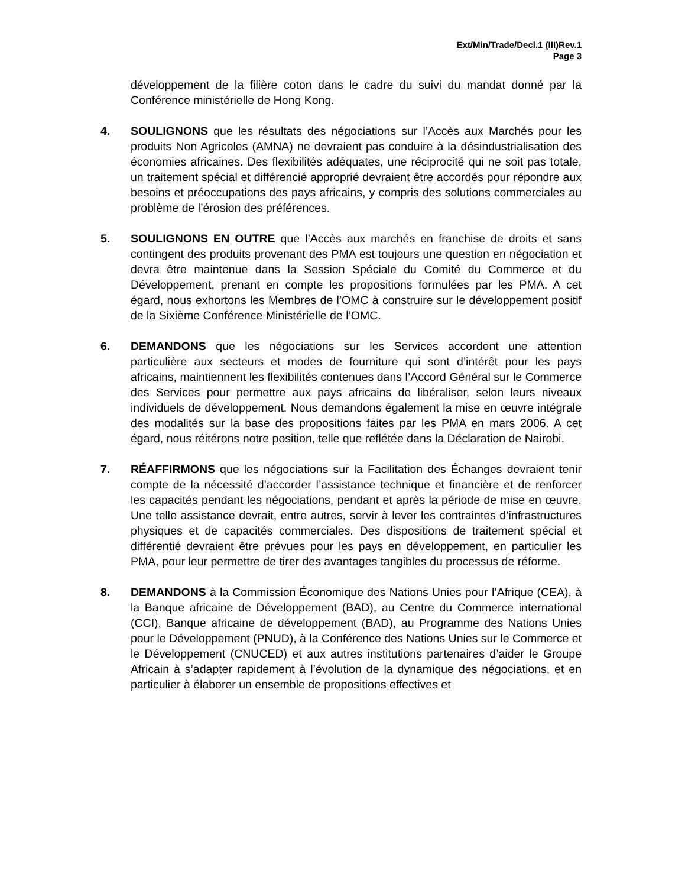Ext/Min/Trade/Decl.1 (III)Rev.1
Page 3
développement de la filière coton dans le cadre du suivi du mandat donné par la Conférence ministérielle de Hong Kong.
4. SOULIGNONS que les résultats des négociations sur l’Accès aux Marchés pour les produits Non Agricoles (AMNA) ne devraient pas conduire à la désindustrialisation des économies africaines. Des flexibilités adéquates, une réciprocité qui ne soit pas totale, un traitement spécial et différencié approprié devraient être accordés pour répondre aux besoins et préoccupations des pays africains, y compris des solutions commerciales au problème de l’érosion des préférences.
5. SOULIGNONS EN OUTRE que l’Accès aux marchés en franchise de droits et sans contingent des produits provenant des PMA est toujours une question en négociation et devra être maintenue dans la Session Spéciale du Comité du Commerce et du Développement, prenant en compte les propositions formulées par les PMA. A cet égard, nous exhortons les Membres de l’OMC à construire sur le développement positif de la Sixième Conférence Ministérielle de l’OMC.
6. DEMANDONS que les négociations sur les Services accordent une attention particulière aux secteurs et modes de fourniture qui sont d’intérêt pour les pays africains, maintiennent les flexibilités contenues dans l’Accord Général sur le Commerce des Services pour permettre aux pays africains de libéraliser, selon leurs niveaux individuels de développement. Nous demandons également la mise en œuvre intégrale des modalités sur la base des propositions faites par les PMA en mars 2006. A cet égard, nous réitérons notre position, telle que reflétée dans la Déclaration de Nairobi.
7. RÉAFFIRMONS que les négociations sur la Facilitation des Échanges devraient tenir compte de la nécessité d’accorder l’assistance technique et financière et de renforcer les capacités pendant les négociations, pendant et après la période de mise en œuvre. Une telle assistance devrait, entre autres, servir à lever les contraintes d’infrastructures physiques et de capacités commerciales. Des dispositions de traitement spécial et différentié devraient être prévues pour les pays en développement, en particulier les PMA, pour leur permettre de tirer des avantages tangibles du processus de réforme.
8. DEMANDONS à la Commission Économique des Nations Unies pour l’Afrique (CEA), à la Banque africaine de Développement (BAD), au Centre du Commerce international (CCI), Banque africaine de développement (BAD), au Programme des Nations Unies pour le Développement (PNUD), à la Conférence des Nations Unies sur le Commerce et le Développement (CNUCED) et aux autres institutions partenaires d’aider le Groupe Africain à s’adapter rapidement à l’évolution de la dynamique des négociations, et en particulier à élaborer un ensemble de propositions effectives et